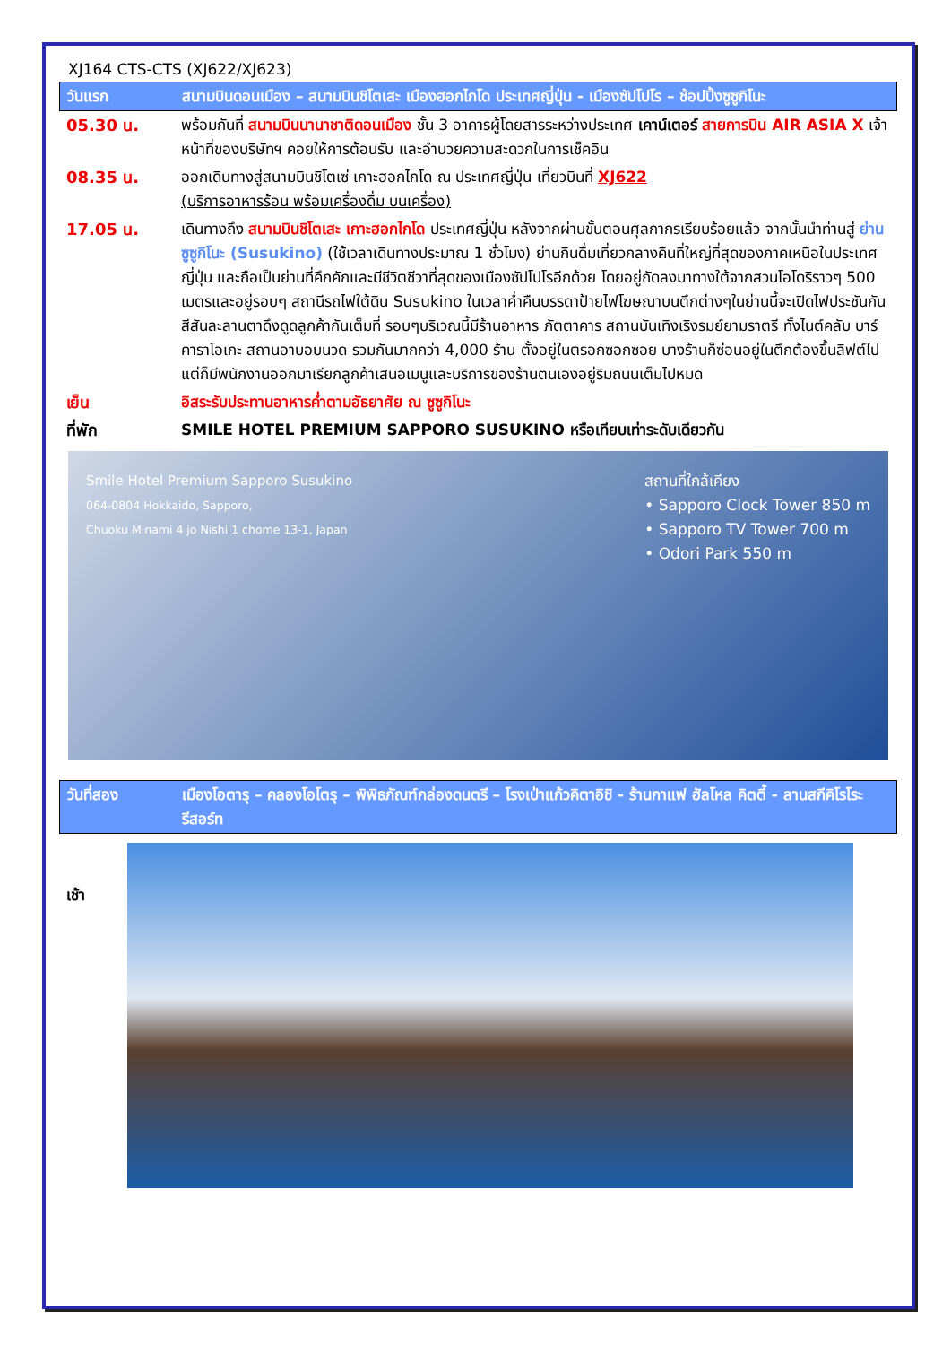XJ164 CTS-CTS (XJ622/XJ623)
วันแรก สนามบินดอนเมือง – สนามบินชิโตเสะ เมืองฮอกไกโด ประเทศญี่ปุ่น - เมืองซัปโปโร – ช้อปปิ้งซูซูกิโนะ
05.30 น. พร้อมกันที่ สนามบินนานาชาติดอนเมือง ชั้น 3 อาคารผู้โดยสารระหว่างประเทศ เคาน์เตอร์ สายการบิน AIR ASIA X เจ้าหน้าที่ของบริษัทฯ คอยให้การต้อนรับ และอำนวยความสะดวกในการเช็คอิน
08.35 น. ออกเดินทางสู่สนามบินชิโตเซ่ เกาะฮอกไกโด ณ ประเทศญี่ปุ่น เที่ยวบินที่ XJ622
(บริการอาหารร้อน พร้อมเครื่องดื่ม บนเครื่อง)
17.05 น. เดินทางถึง สนามบินชิโตเสะ เกาะฮอกไกโด ประเทศญี่ปุ่น หลังจากผ่านขั้นตอนศุลกากรเรียบร้อยแล้ว จากนั้นนำท่านสู่ ย่านซูซูกิโนะ (Susukino) (ใช้เวลาเดินทางประมาณ 1 ชั่วโมง) ย่านกินดื่มเที่ยวกลางคืนที่ใหญ่ที่สุดของภาคเหนือในประเทศญี่ปุ่น และถือเป็นย่านที่คึกคักและมีชีวิตชีวาที่สุดของเมืองซัปโปโรอีกด้วย โดยอยู่ถัดลงมาทางใต้จากสวนโอโดริราวๆ 500 เมตรและอยู่รอบๆ สถานีรถไฟใต้ดิน Susukino ในเวลาค่ำคืนบรรดาป้ายไฟโฆษณาบนตึกต่างๆในย่านนี้จะเปิดไฟประชันกันสีสันละลานตาดึงดูดลูกค้ากันเต็มที่ รอบๆบริเวณนี้มีร้านอาหาร ภัตตาคาร สถานบันเทิงเริงรมย์ยามราตรี ทั้งไนต์คลับ บาร์ คาราโอเกะ สถานอาบอบนวด รวมกันมากกว่า 4,000 ร้าน ตั้งอยู่ในตรอกซอกซอย บางร้านก็ซ่อนอยู่ในตึกต้องขึ้นลิฟต์ไป แต่ก็มีพนักงานออกมาเรียกลูกค้าเสนอเมนูและบริการของร้านตนเองอยู่ริมถนนเต็มไปหมด
เย็น อิสระรับประทานอาหารค่ำตามอัธยาศัย ณ ซูซูกิโนะ
ที่พัก SMILE HOTEL PREMIUM SAPPORO SUSUKINO หรือเทียบเท่าระดับเดียวกัน
Smile Hotel Premium Sapporo Susukino
064-0804 Hokkaido, Sapporo,
Chuoku Minami 4 jo Nishi 1 chome 13-1, Japan
สถานที่ใกล้เคียง
• Sapporo Clock Tower 850 m
• Sapporo TV Tower 700 m
• Odori Park 550 m
วันที่สอง เมืองโอตารุ – คลองโอโตรุ – พิพิธภัณฑ์กล่องดนตรี – โรงเป่าแก้วคิตาอิชิ - ร้านกาแฟ ฮัลโหล คิตตี้ - ลานสกีคิโรโระ รีสอร์ท
เช้า